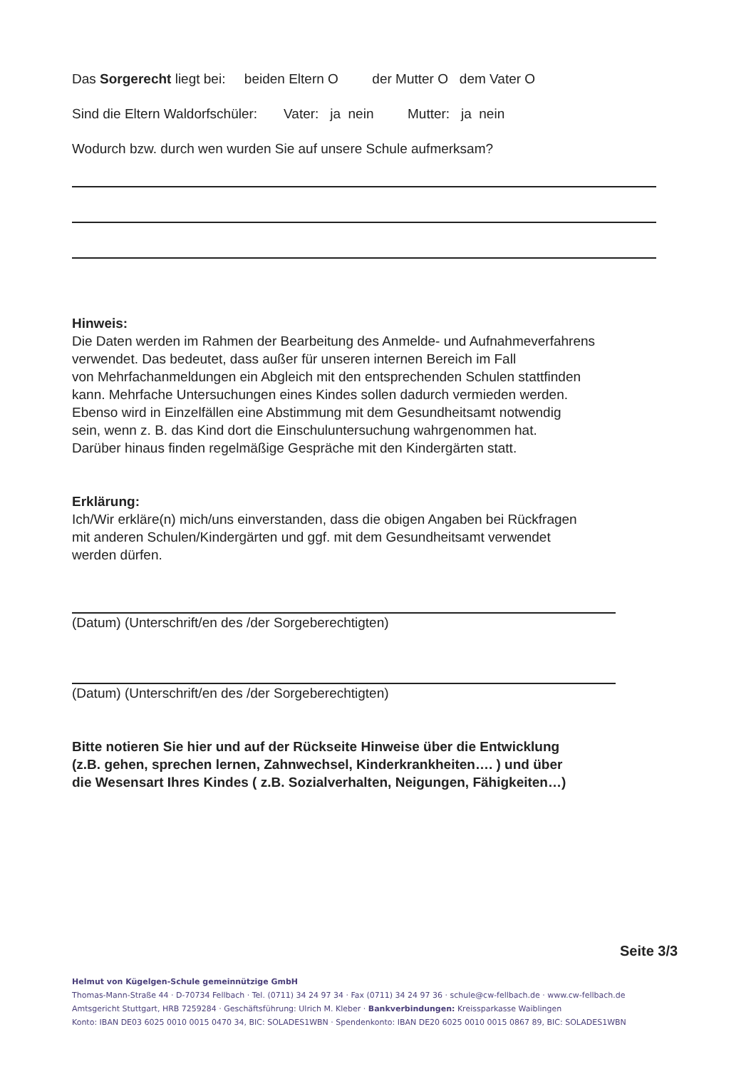Das Sorgerecht liegt bei: beiden Eltern O der Mutter O dem Vater O
Sind die Eltern Waldorfschüler: Vater: ja nein Mutter: ja nein
Wodurch bzw. durch wen wurden Sie auf unsere Schule aufmerksam?
Hinweis:
Die Daten werden im Rahmen der Bearbeitung des Anmelde- und Aufnahmeverfahrens
verwendet. Das bedeutet, dass außer für unseren internen Bereich im Fall
von Mehrfachanmeldungen ein Abgleich mit den entsprechenden Schulen stattfinden
kann. Mehrfache Untersuchungen eines Kindes sollen dadurch vermieden werden.
Ebenso wird in Einzelfällen eine Abstimmung mit dem Gesundheitsamt notwendig
sein, wenn z. B. das Kind dort die Einschuluntersuchung wahrgenommen hat.
Darüber hinaus finden regelmäßige Gespräche mit den Kindergärten statt.
Erklärung:
Ich/Wir erkläre(n) mich/uns einverstanden, dass die obigen Angaben bei Rückfragen
mit anderen Schulen/Kindergärten und ggf. mit dem Gesundheitsamt verwendet
werden dürfen.
(Datum) (Unterschrift/en des /der Sorgeberechtigten)
(Datum) (Unterschrift/en des /der Sorgeberechtigten)
Bitte notieren Sie hier und auf der Rückseite Hinweise über die Entwicklung
(z.B. gehen, sprechen lernen, Zahnwechsel, Kinderkrankheiten…. ) und über
die Wesensart Ihres Kindes ( z.B. Sozialverhalten, Neigungen, Fähigkeiten…)
Seite 3/3
Helmut von Kügelgen-Schule gemeinnützige GmbH
Thomas-Mann-Straße 44 · D-70734 Fellbach · Tel. (0711) 34 24 97 34 · Fax (0711) 34 24 97 36 · schule@cw-fellbach.de · www.cw-fellbach.de
Amtsgericht Stuttgart, HRB 7259284 · Geschäftsführung: Ulrich M. Kleber · Bankverbindungen: Kreissparkasse Waiblingen
Konto: IBAN DE03 6025 0010 0015 0470 34, BIC: SOLADES1WBN · Spendenkonto: IBAN DE20 6025 0010 0015 0867 89, BIC: SOLADES1WBN